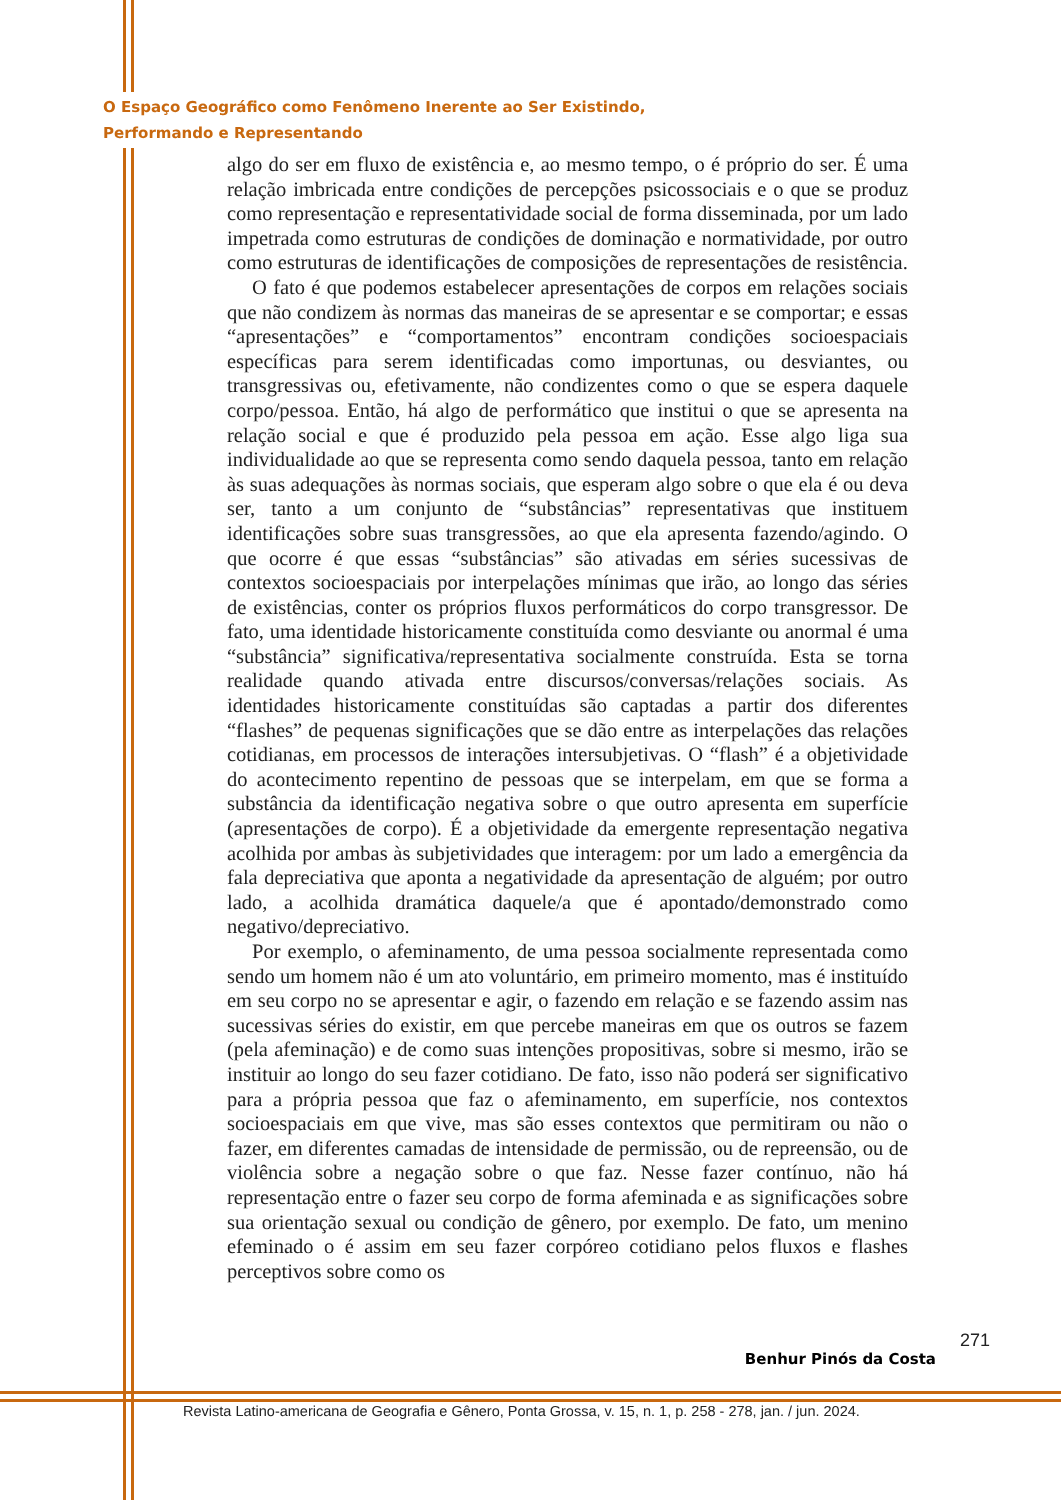O Espaço Geográfico como Fenômeno Inerente ao Ser Existindo,
Performando e Representando
algo do ser em fluxo de existência e, ao mesmo tempo, o é próprio do ser. É uma relação imbricada entre condições de percepções psicossociais e o que se produz como representação e representatividade social de forma disseminada, por um lado impetrada como estruturas de condições de dominação e normatividade, por outro como estruturas de identificações de composições de representações de resistência.
O fato é que podemos estabelecer apresentações de corpos em relações sociais que não condizem às normas das maneiras de se apresentar e se comportar; e essas “apresentações” e “comportamentos” encontram condições socioespaciais específicas para serem identificadas como importunas, ou desviantes, ou transgressivas ou, efetivamente, não condizentes como o que se espera daquele corpo/pessoa. Então, há algo de performático que institui o que se apresenta na relação social e que é produzido pela pessoa em ação. Esse algo liga sua individualidade ao que se representa como sendo daquela pessoa, tanto em relação às suas adequações às normas sociais, que esperam algo sobre o que ela é ou deva ser, tanto a um conjunto de “substâncias” representativas que instituem identificações sobre suas transgressões, ao que ela apresenta fazendo/agindo. O que ocorre é que essas “substâncias” são ativadas em séries sucessivas de contextos socioespaciais por interpelações mínimas que irão, ao longo das séries de existências, conter os próprios fluxos performáticos do corpo transgressor. De fato, uma identidade historicamente constituída como desviante ou anormal é uma “substância” significativa/representativa socialmente construída. Esta se torna realidade quando ativada entre discursos/conversas/relações sociais. As identidades historicamente constituídas são captadas a partir dos diferentes “flashes” de pequenas significações que se dão entre as interpelações das relações cotidianas, em processos de interações intersubjetivas. O “flash” é a objetividade do acontecimento repentino de pessoas que se interpelam, em que se forma a substância da identificação negativa sobre o que outro apresenta em superfície (apresentações de corpo). É a objetividade da emergente representação negativa acolhida por ambas às subjetividades que interagem: por um lado a emergência da fala depreciativa que aponta a negatividade da apresentação de alguém; por outro lado, a acolhida dramática daquele/a que é apontado/demonstrado como negativo/depreciativo.
Por exemplo, o afeminamento, de uma pessoa socialmente representada como sendo um homem não é um ato voluntário, em primeiro momento, mas é instituído em seu corpo no se apresentar e agir, o fazendo em relação e se fazendo assim nas sucessivas séries do existir, em que percebe maneiras em que os outros se fazem (pela afeminação) e de como suas intenções propositivas, sobre si mesmo, irão se instituir ao longo do seu fazer cotidiano. De fato, isso não poderá ser significativo para a própria pessoa que faz o afeminamento, em superfície, nos contextos socioespaciais em que vive, mas são esses contextos que permitiram ou não o fazer, em diferentes camadas de intensidade de permissão, ou de repreensão, ou de violência sobre a negação sobre o que faz. Nesse fazer contínuo, não há representação entre o fazer seu corpo de forma afeminada e as significações sobre sua orientação sexual ou condição de gênero, por exemplo. De fato, um menino efeminado o é assim em seu fazer corpóreo cotidiano pelos fluxos e flashes perceptivos sobre como os
271
Benhur Pinós da Costa
Revista Latino-americana de Geografia e Gênero, Ponta Grossa, v. 15, n. 1, p. 258 - 278, jan. / jun. 2024.